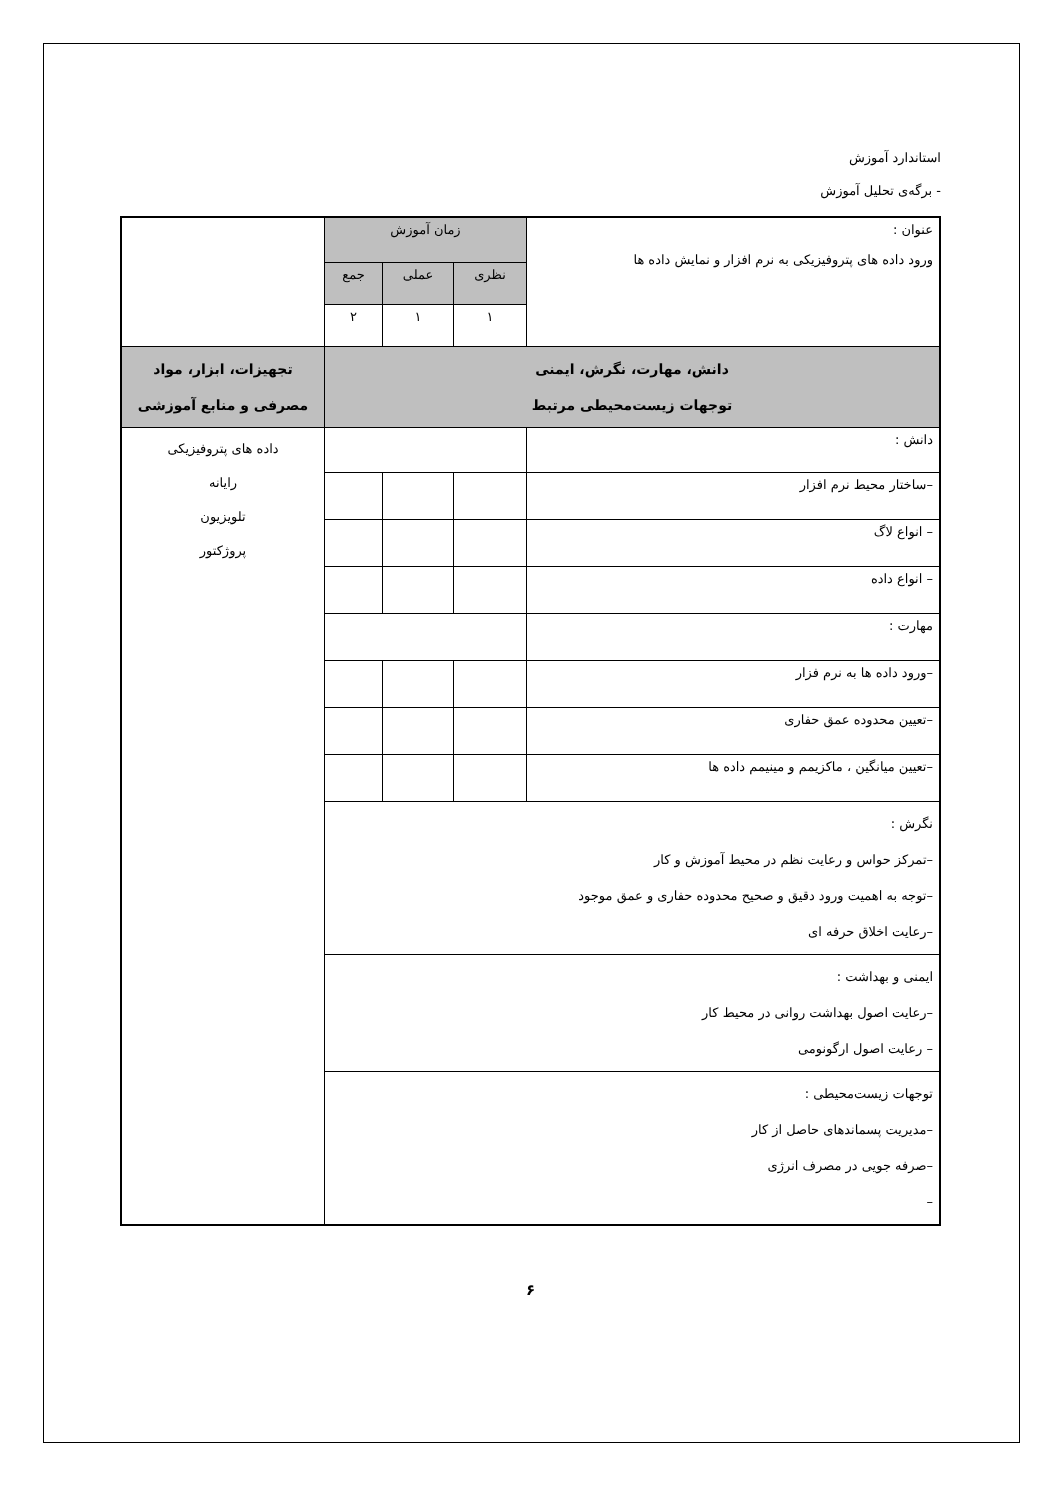استاندارد آموزش
- برگه‌ی تحلیل آموزش
| عنوان : ورود داده های پتروفیزیکی به نرم افزار و نمایش داده ها | زمان آموزش | | | |
| | نظری | عملی | جمع | |
| | ۱ | ۱ | ۲ | |
| دانش، مهارت، نگرش، ایمنی توجهات زیست‌محیطی مرتبط | | | | تجهیزات، ابزار، مواد مصرفی و منابع آموزشی |
| دانش : | | | | داده های پتروفیزیکی رایانه تلویزیون پروژکتور |
| –ساختار محیط نرم افزار | | | | |
| – انواع لاگ | | | | |
| – انواع داده | | | | |
| مهارت : | | | | |
| –ورود داده ها به نرم فزار | | | | |
| –تعیین محدوده عمق حفاری | | | | |
| –تعیین میانگین ، ماکزیمم و مینیمم داده ها | | | | |
| نگرش : –تمرکز حواس و رعایت نظم در محیط آموزش و کار –توجه به اهمیت ورود دقیق و صحیح محدوده حفاری و عمق موجود –رعایت اخلاق حرفه ای | | | | |
| ایمنی و بهداشت : –رعایت اصول بهداشت روانی در محیط کار – رعایت اصول ارگونومی | | | | |
| توجهات زیست‌محیطی : –مدیریت پسماندهای حاصل از کار –صرفه جویی در مصرف انرژی – | | | | |
۶